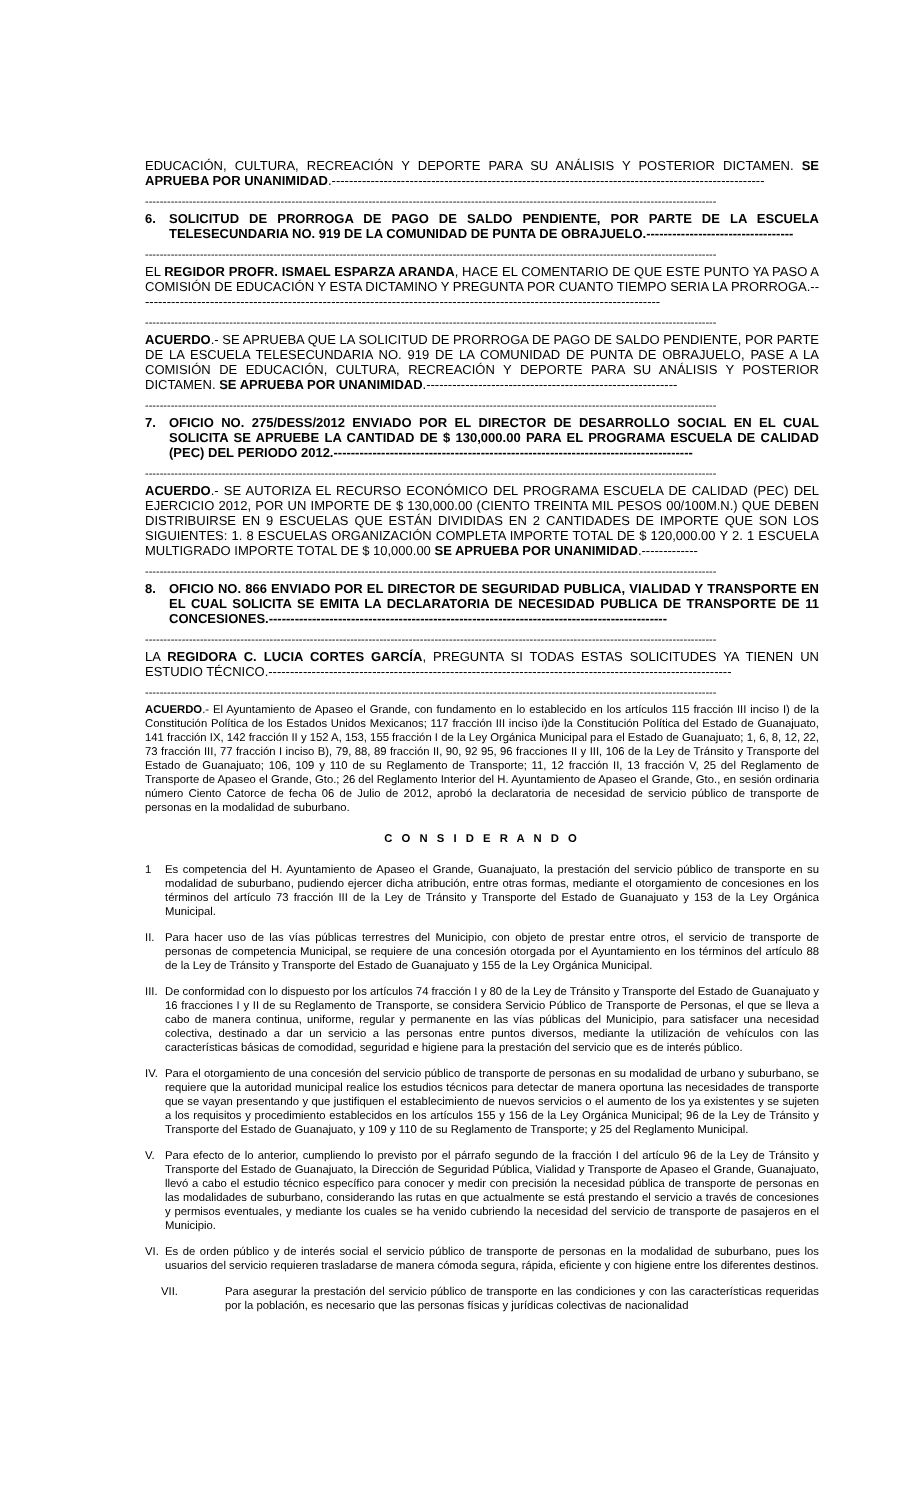EDUCACIÓN, CULTURA, RECREACIÓN Y DEPORTE PARA SU ANÁLISIS Y POSTERIOR DICTAMEN. SE APRUEBA POR UNANIMIDAD.----------------------------------------------------------------------------------------------------
------------------------------------------------------------------------------------------------------------------------------------------------------------
6. SOLICITUD DE PRORROGA DE PAGO DE SALDO PENDIENTE, POR PARTE DE LA ESCUELA TELESECUNDARIA NO. 919 DE LA COMUNIDAD DE PUNTA DE OBRAJUELO.----------------------------------
------------------------------------------------------------------------------------------------------------------------------------------------------------
EL REGIDOR PROFR. ISMAEL ESPARZA ARANDA, HACE EL COMENTARIO DE QUE ESTE PUNTO YA PASO A COMISIÓN DE EDUCACIÓN Y ESTA DICTAMINO Y PREGUNTA POR CUANTO TIEMPO SERIA LA PRORROGA.-------------------------------------------------------------------------------------------------------------------------
------------------------------------------------------------------------------------------------------------------------------------------------------------
ACUERDO.- SE APRUEBA QUE LA SOLICITUD DE PRORROGA DE PAGO DE SALDO PENDIENTE, POR PARTE DE LA ESCUELA TELESECUNDARIA NO. 919 DE LA COMUNIDAD DE PUNTA DE OBRAJUELO, PASE A LA COMISIÓN DE EDUCACIÓN, CULTURA, RECREACIÓN Y DEPORTE PARA SU ANÁLISIS Y POSTERIOR DICTAMEN. SE APRUEBA POR UNANIMIDAD.----------------------------------------------------------
------------------------------------------------------------------------------------------------------------------------------------------------------------
7. OFICIO NO. 275/DESS/2012 ENVIADO POR EL DIRECTOR DE DESARROLLO SOCIAL EN EL CUAL SOLICITA SE APRUEBE LA CANTIDAD DE $ 130,000.00 PARA EL PROGRAMA ESCUELA DE CALIDAD (PEC) DEL PERIODO 2012.-----------------------------------------------------------------------------------
------------------------------------------------------------------------------------------------------------------------------------------------------------
ACUERDO.- SE AUTORIZA EL RECURSO ECONÓMICO DEL PROGRAMA ESCUELA DE CALIDAD (PEC) DEL EJERCICIO 2012, POR UN IMPORTE DE $ 130,000.00 (CIENTO TREINTA MIL PESOS 00/100M.N.) QUE DEBEN DISTRIBUIRSE EN 9 ESCUELAS QUE ESTÁN DIVIDIDAS EN 2 CANTIDADES DE IMPORTE QUE SON LOS SIGUIENTES: 1. 8 ESCUELAS ORGANIZACIÓN COMPLETA IMPORTE TOTAL DE $ 120,000.00 Y 2. 1 ESCUELA MULTIGRADO IMPORTE TOTAL DE $ 10,000.00 SE APRUEBA POR UNANIMIDAD.-------------
------------------------------------------------------------------------------------------------------------------------------------------------------------
8. OFICIO NO. 866 ENVIADO POR EL DIRECTOR DE SEGURIDAD PUBLICA, VIALIDAD Y TRANSPORTE EN EL CUAL SOLICITA SE EMITA LA DECLARATORIA DE NECESIDAD PUBLICA DE TRANSPORTE DE 11 CONCESIONES.--------------------------------------------------------------------------------------------
------------------------------------------------------------------------------------------------------------------------------------------------------------
LA REGIDORA C. LUCIA CORTES GARCÍA, PREGUNTA SI TODAS ESTAS SOLICITUDES YA TIENEN UN ESTUDIO TÉCNICO.-----------------------------------------------------------------------------------------------------------
------------------------------------------------------------------------------------------------------------------------------------------------------------
ACUERDO.- El Ayuntamiento de Apaseo el Grande, con fundamento en lo establecido en los artículos 115 fracción III inciso I) de la Constitución Política de los Estados Unidos Mexicanos; 117 fracción III inciso i)de la Constitución Política del Estado de Guanajuato, 141 fracción IX, 142 fracción II y 152 A, 153, 155 fracción I de la Ley Orgánica Municipal para el Estado de Guanajuato; 1, 6, 8, 12, 22, 73 fracción III, 77 fracción I inciso B), 79, 88, 89 fracción II, 90, 92 95, 96 fracciones II y III, 106 de la Ley de Tránsito y Transporte del Estado de Guanajuato; 106, 109 y 110 de su Reglamento de Transporte; 11, 12 fracción II, 13 fracción V, 25 del Reglamento de Transporte de Apaseo el Grande, Gto.; 26 del Reglamento Interior del H. Ayuntamiento de Apaseo el Grande, Gto., en sesión ordinaria número Ciento Catorce de fecha 06 de Julio de 2012, aprobó la declaratoria de necesidad de servicio público de transporte de personas en la modalidad de suburbano.
C O N S I D E R A N D O
1 Es competencia del H. Ayuntamiento de Apaseo el Grande, Guanajuato, la prestación del servicio público de transporte en su modalidad de suburbano, pudiendo ejercer dicha atribución, entre otras formas, mediante el otorgamiento de concesiones en los términos del artículo 73 fracción III de la Ley de Tránsito y Transporte del Estado de Guanajuato y 153 de la Ley Orgánica Municipal.
II.
Para hacer uso de las vías públicas terrestres del Municipio, con objeto de prestar entre otros, el servicio de transporte de personas de competencia Municipal, se requiere de una concesión otorgada por el Ayuntamiento en los términos del artículo 88 de la Ley de Tránsito y Transporte del Estado de Guanajuato y 155 de la Ley Orgánica Municipal.
III.
De conformidad con lo dispuesto por los artículos 74 fracción I y 80 de la Ley de Tránsito y Transporte del Estado de Guanajuato y 16 fracciones I y II de su Reglamento de Transporte, se considera Servicio Público de Transporte de Personas, el que se lleva a cabo de manera continua, uniforme, regular y permanente en las vías públicas del Municipio, para satisfacer una necesidad colectiva, destinado a dar un servicio a las personas entre puntos diversos, mediante la utilización de vehículos con las características básicas de comodidad, seguridad e higiene para la prestación del servicio que es de interés público.
IV.
Para el otorgamiento de una concesión del servicio público de transporte de personas en su modalidad de urbano y suburbano, se requiere que la autoridad municipal realice los estudios técnicos para detectar de manera oportuna las necesidades de transporte que se vayan presentando y que justifiquen el establecimiento de nuevos servicios o el aumento de los ya existentes y se sujeten a los requisitos y procedimiento establecidos en los artículos 155 y 156 de la Ley Orgánica Municipal; 96 de la Ley de Tránsito y Transporte del Estado de Guanajuato, y 109 y 110 de su Reglamento de Transporte; y 25 del Reglamento Municipal.
V. Para efecto de lo anterior, cumpliendo lo previsto por el párrafo segundo de la fracción I del artículo 96 de la Ley de Tránsito y Transporte del Estado de Guanajuato, la Dirección de Seguridad Pública, Vialidad y Transporte de Apaseo el Grande, Guanajuato, llevó a cabo el estudio técnico específico para conocer y medir con precisión la necesidad pública de transporte de personas en las modalidades de suburbano, considerando las rutas en que actualmente se está prestando el servicio a través de concesiones y permisos eventuales, y mediante los cuales se ha venido cubriendo la necesidad del servicio de transporte de pasajeros en el Municipio.
VI.
Es de orden público y de interés social el servicio público de transporte de personas en la modalidad de suburbano, pues los usuarios del servicio requieren trasladarse de manera cómoda segura, rápida, eficiente y con higiene entre los diferentes destinos.
VII. Para asegurar la prestación del servicio público de transporte en las condiciones y con las características requeridas por la población, es necesario que las personas físicas y jurídicas colectivas de nacionalidad